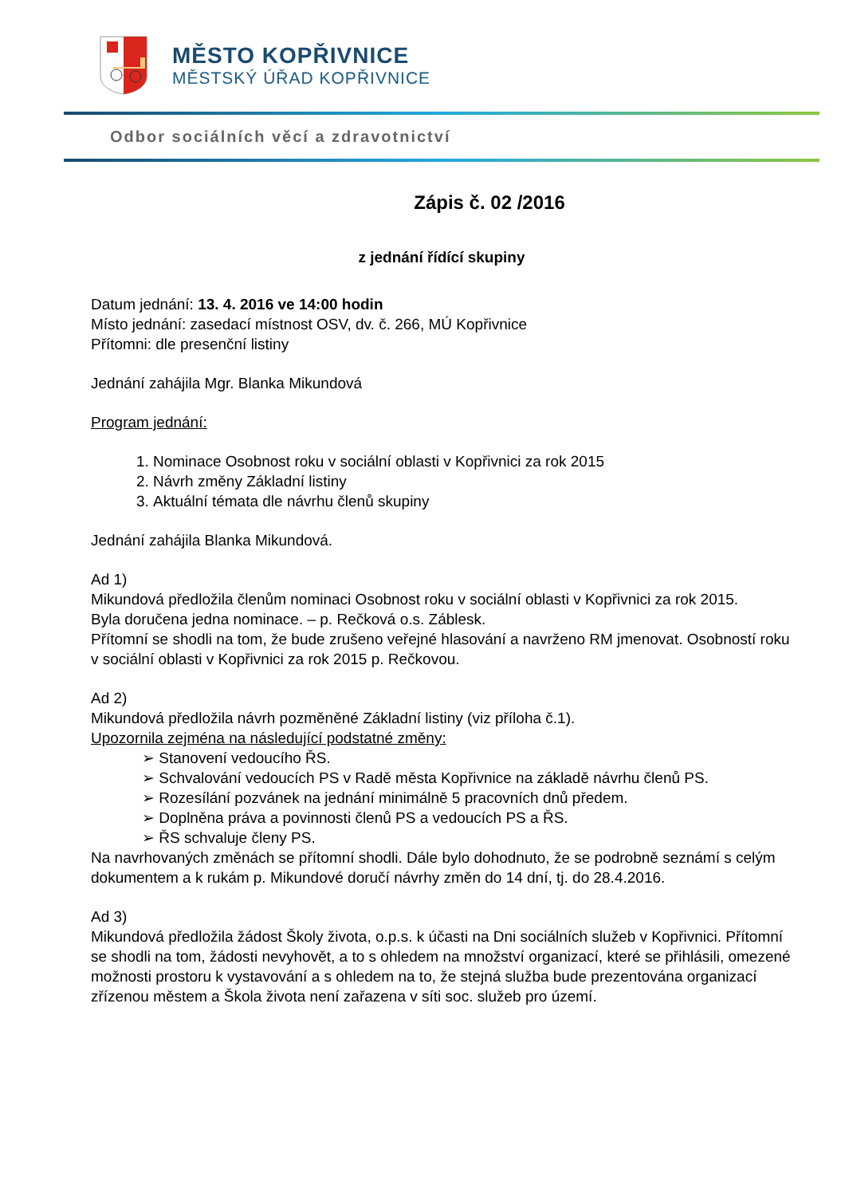MĚSTO KOPŘIVNICE
MĚSTSKÝ ÚŘAD KOPŘIVNICE
Odbor sociálních věcí a zdravotnictví
Zápis č. 02 /2016
z jednání řídící skupiny
Datum jednání: 13. 4. 2016 ve 14:00 hodin
Místo jednání: zasedací místnost OSV, dv. č. 266, MÚ Kopřivnice
Přítomni: dle presenční listiny
Jednání zahájila Mgr. Blanka Mikundová
Program jednání:
1. Nominace Osobnost roku v sociální oblasti v Kopřivnici za rok 2015
2. Návrh změny Základní listiny
3. Aktuální témata dle návrhu členů skupiny
Jednání zahájila Blanka Mikundová.
Ad 1)
Mikundová předložila členům nominaci Osobnost roku v sociální oblasti v Kopřivnici za rok 2015.
Byla doručena jedna nominace. – p. Rečková o.s. Záblesk.
Přítomní se shodli na tom, že bude zrušeno veřejné hlasování a navrženo RM jmenovat. Osobností roku v sociální oblasti v Kopřivnici za rok 2015 p. Rečkovou.
Ad 2)
Mikundová předložila návrh pozměněné Základní listiny (viz příloha č.1).
Upozornila zejména na následující podstatné změny:
➢ Stanovení vedoucího ŘS.
➢ Schvalování vedoucích PS v Radě města Kopřivnice na základě návrhu členů PS.
➢ Rozesílání pozvánek na jednání minimálně 5 pracovních dnů předem.
➢ Doplněna práva a povinnosti členů PS a vedoucích PS a ŘS.
➢ ŘS schvaluje členy PS.
Na navrhovaných změnách se přítomní shodli. Dále bylo dohodnuto, že se podrobně seznámí s celým dokumentem a k rukám p. Mikundové doručí návrhy změn do 14 dní, tj. do 28.4.2016.
Ad 3)
Mikundová předložila žádost Školy života, o.p.s. k účasti na Dni sociálních služeb v Kopřivnici. Přítomní se shodli na tom, žádosti nevyhovět, a to s ohledem na množství organizací, které se přihlásili, omezené možnosti prostoru k vystavování a s ohledem na to, že stejná služba bude prezentována organizací zřízenou městem a Škola života není zařazena v síti soc. služeb pro území.